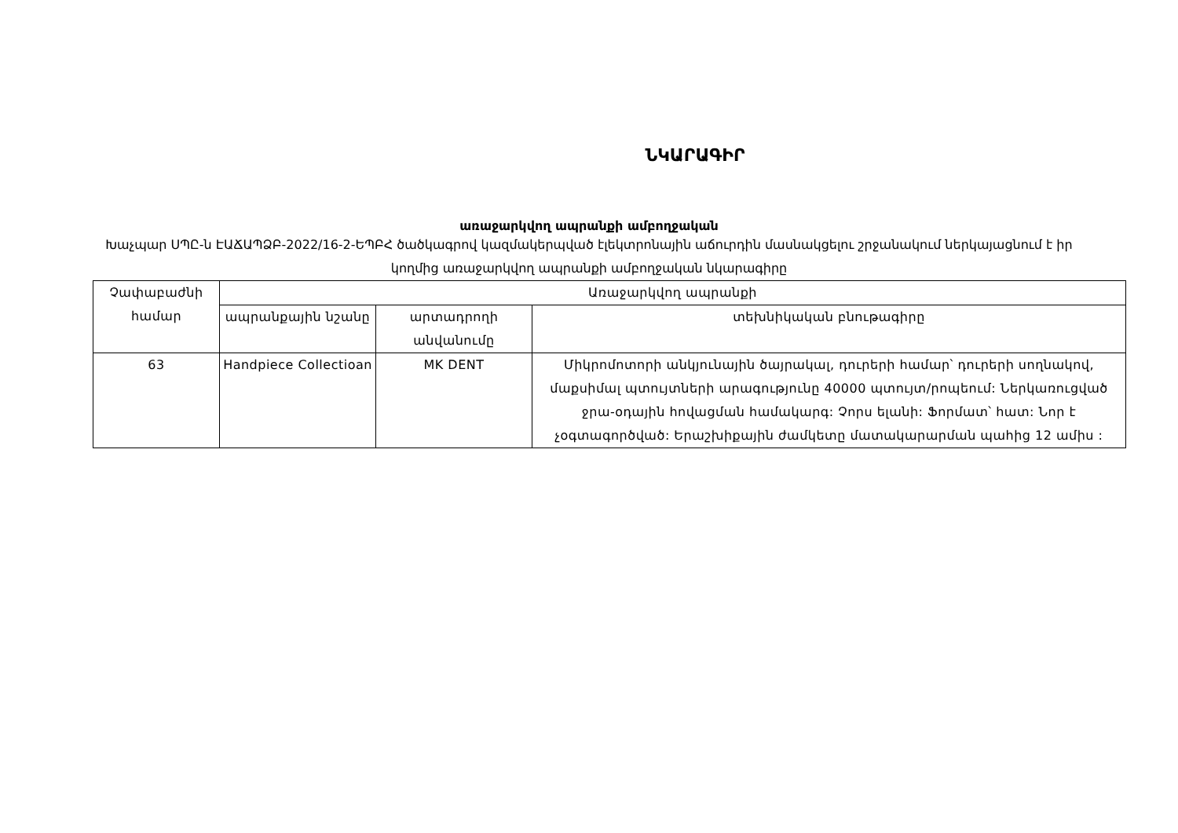ՆԿԱՐԱԳԻՐ
առաջարկվող ապրանքի ամբողջական
Խաչպար ՍՊԸ-ն ԷԱՃԱՊՁԲ-2022/16-2-ԵՊԲՀ ծածկագրով կազմակերպված էլեկտրոնային աճուրդին մասնակցելու շրջանակում ներկայացնում է իր կողմից առաջարկվող ապրանքի ամբողջական նկարագիրը
| Չափաբաժնի համար | Առաջարկվող ապրանքի | | |
| --- | --- | --- | --- |
| | ապրանքային նշանը | արտադրողի անվանումը | տեխնիկական բնութագիրը |
| 63 | Handpiece Collectioan | MK DENT | Միկրոմոտորի անկյունային ծայրակալ, դուրերի համար՝ դուրերի սողնակով, մաքսիմալ պտույտների արագությունը 40000 պտույտ/րոպեում: Ներկառուցված ջրա-օդային հովացման համակարգ: Չորս ելանի: Ֆորմատ՝ հատ: Նոր է չօգտագործված: Երաշխիքային ժամկետը մատակարարման պահից 12 ամիս : |